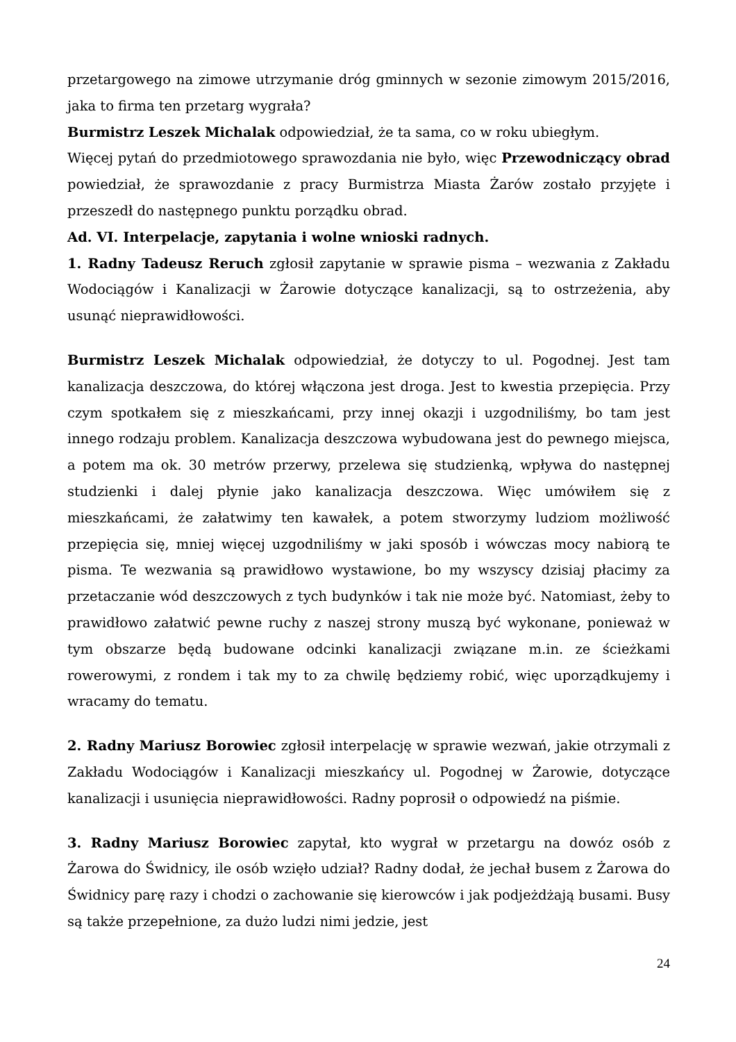przetargowego na zimowe utrzymanie dróg gminnych w sezonie zimowym 2015/2016, jaka to firma ten przetarg wygrała?
Burmistrz Leszek Michalak odpowiedział, że ta sama, co w roku ubiegłym.
Więcej pytań do przedmiotowego sprawozdania nie było, więc Przewodniczący obrad powiedział, że sprawozdanie z pracy Burmistrza Miasta Żarów zostało przyjęte i przeszedł do następnego punktu porządku obrad.
Ad. VI. Interpelacje, zapytania i wolne wnioski radnych.
1. Radny Tadeusz Reruch zgłosił zapytanie w sprawie pisma – wezwania z Zakładu Wodociągów i Kanalizacji w Żarowie dotyczące kanalizacji, są to ostrzeżenia, aby usunąć nieprawidłowości.
Burmistrz Leszek Michalak odpowiedział, że dotyczy to ul. Pogodnej. Jest tam kanalizacja deszczowa, do której włączona jest droga. Jest to kwestia przepięcia. Przy czym spotkałem się z mieszkańcami, przy innej okazji i uzgodniliśmy, bo tam jest innego rodzaju problem. Kanalizacja deszczowa wybudowana jest do pewnego miejsca, a potem ma ok. 30 metrów przerwy, przelewa się studzienką, wpływa do następnej studzienki i dalej płynie jako kanalizacja deszczowa. Więc umówiłem się z mieszkańcami, że załatwimy ten kawałek, a potem stworzymy ludziom możliwość przepięcia się, mniej więcej uzgodniliśmy w jaki sposób i wówczas mocy nabiorą te pisma. Te wezwania są prawidłowo wystawione, bo my wszyscy dzisiaj płacimy za przetaczanie wód deszczowych z tych budynków i tak nie może być. Natomiast, żeby to prawidłowo załatwić pewne ruchy z naszej strony muszą być wykonane, ponieważ w tym obszarze będą budowane odcinki kanalizacji związane m.in. ze ścieżkami rowerowymi, z rondem i tak my to za chwilę będziemy robić, więc uporządkujemy i wracamy do tematu.
2. Radny Mariusz Borowiec zgłosił interpelację w sprawie wezwań, jakie otrzymali z Zakładu Wodociągów i Kanalizacji mieszkańcy ul. Pogodnej w Żarowie, dotyczące kanalizacji i usunięcia nieprawidłowości. Radny poprosił o odpowiedź na piśmie.
3. Radny Mariusz Borowiec zapytał, kto wygrał w przetargu na dowóz osób z Żarowa do Świdnicy, ile osób wzięło udział? Radny dodał, że jechał busem z Żarowa do Świdnicy parę razy i chodzi o zachowanie się kierowców i jak podjeżdżają busami. Busy są także przepełnione, za dużo ludzi nimi jedzie, jest
24